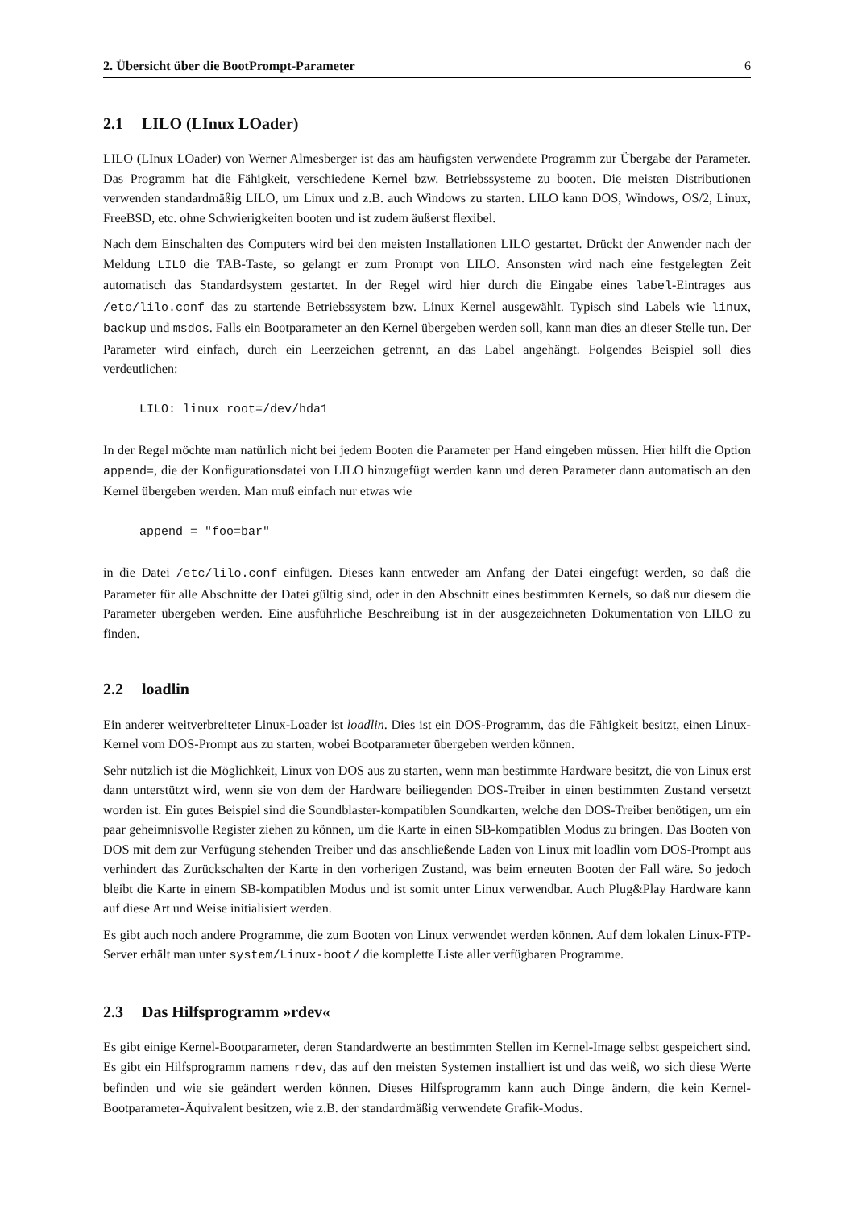2. Übersicht über die BootPrompt-Parameter 6
2.1 LILO (LInux LOader)
LILO (LInux LOader) von Werner Almesberger ist das am häufigsten verwendete Programm zur Übergabe der Parameter. Das Programm hat die Fähigkeit, verschiedene Kernel bzw. Betriebssysteme zu booten. Die meisten Distributionen verwenden standardmäßig LILO, um Linux und z.B. auch Windows zu starten. LILO kann DOS, Windows, OS/2, Linux, FreeBSD, etc. ohne Schwierigkeiten booten und ist zudem äußerst flexibel.
Nach dem Einschalten des Computers wird bei den meisten Installationen LILO gestartet. Drückt der Anwender nach der Meldung LILO die TAB-Taste, so gelangt er zum Prompt von LILO. Ansonsten wird nach eine festgelegten Zeit automatisch das Standardsystem gestartet. In der Regel wird hier durch die Eingabe eines label-Eintrages aus /etc/lilo.conf das zu startende Betriebssystem bzw. Linux Kernel ausgewählt. Typisch sind Labels wie linux, backup und msdos. Falls ein Bootparameter an den Kernel übergeben werden soll, kann man dies an dieser Stelle tun. Der Parameter wird einfach, durch ein Leerzeichen getrennt, an das Label angehängt. Folgendes Beispiel soll dies verdeutlichen:
LILO: linux root=/dev/hda1
In der Regel möchte man natürlich nicht bei jedem Booten die Parameter per Hand eingeben müssen. Hier hilft die Option append=, die der Konfigurationsdatei von LILO hinzugefügt werden kann und deren Parameter dann automatisch an den Kernel übergeben werden. Man muß einfach nur etwas wie
append = "foo=bar"
in die Datei /etc/lilo.conf einfügen. Dieses kann entweder am Anfang der Datei eingefügt werden, so daß die Parameter für alle Abschnitte der Datei gültig sind, oder in den Abschnitt eines bestimmten Kernels, so daß nur diesem die Parameter übergeben werden. Eine ausführliche Beschreibung ist in der ausgezeichneten Dokumentation von LILO zu finden.
2.2 loadlin
Ein anderer weitverbreiteter Linux-Loader ist loadlin. Dies ist ein DOS-Programm, das die Fähigkeit besitzt, einen Linux-Kernel vom DOS-Prompt aus zu starten, wobei Bootparameter übergeben werden können.
Sehr nützlich ist die Möglichkeit, Linux von DOS aus zu starten, wenn man bestimmte Hardware besitzt, die von Linux erst dann unterstützt wird, wenn sie von dem der Hardware beiliegenden DOS-Treiber in einen bestimmten Zustand versetzt worden ist. Ein gutes Beispiel sind die Soundblaster-kompatiblen Soundkarten, welche den DOS-Treiber benötigen, um ein paar geheimnisvolle Register ziehen zu können, um die Karte in einen SB-kompatiblen Modus zu bringen. Das Booten von DOS mit dem zur Verfügung stehenden Treiber und das anschließende Laden von Linux mit loadlin vom DOS-Prompt aus verhindert das Zurückschalten der Karte in den vorherigen Zustand, was beim erneuten Booten der Fall wäre. So jedoch bleibt die Karte in einem SB-kompatiblen Modus und ist somit unter Linux verwendbar. Auch Plug&Play Hardware kann auf diese Art und Weise initialisiert werden.
Es gibt auch noch andere Programme, die zum Booten von Linux verwendet werden können. Auf dem lokalen Linux-FTP-Server erhält man unter system/Linux-boot/ die komplette Liste aller verfügbaren Programme.
2.3 Das Hilfsprogramm »rdev«
Es gibt einige Kernel-Bootparameter, deren Standardwerte an bestimmten Stellen im Kernel-Image selbst gespeichert sind. Es gibt ein Hilfsprogramm namens rdev, das auf den meisten Systemen installiert ist und das weiß, wo sich diese Werte befinden und wie sie geändert werden können. Dieses Hilfsprogramm kann auch Dinge ändern, die kein Kernel-Bootparameter-Äquivalent besitzen, wie z.B. der standardmäßig verwendete Grafik-Modus.